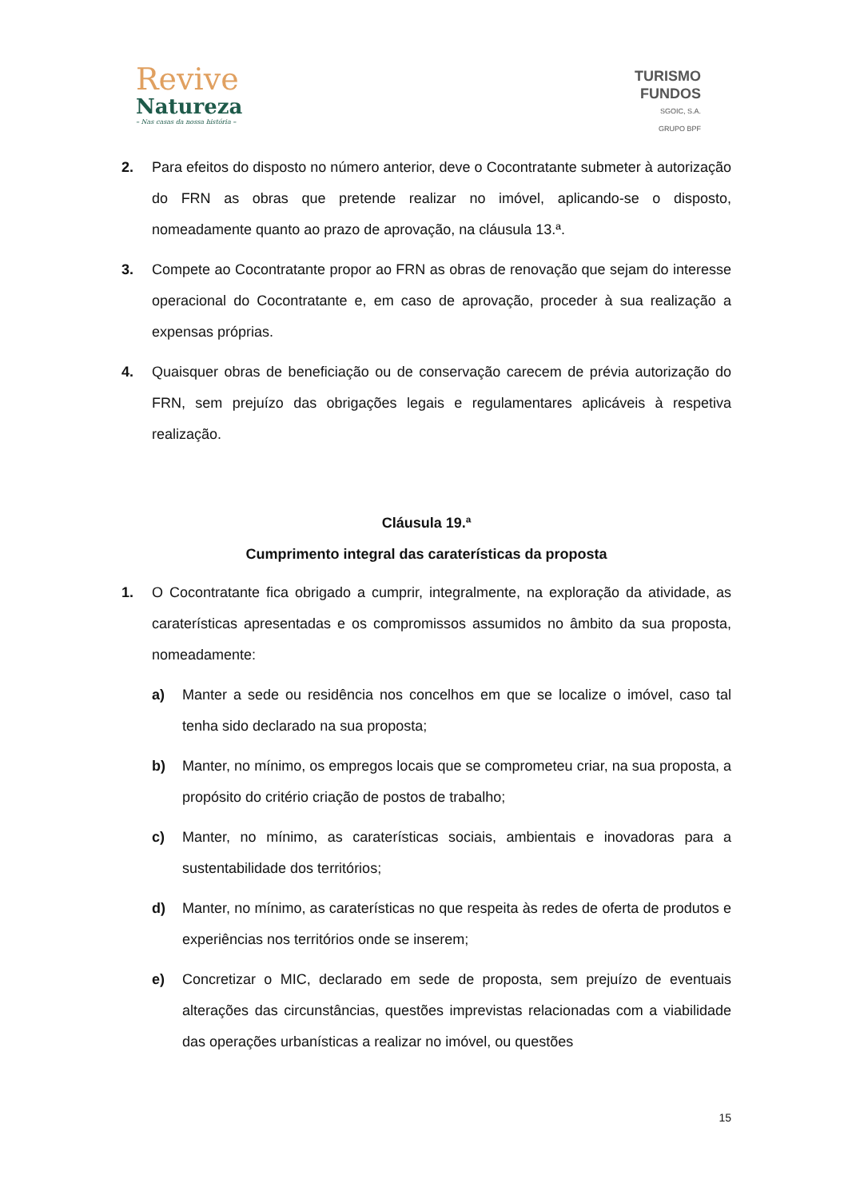Revive
Natureza
– Nas casas da nossa história –
TURISMO
FUNDOS
SGOIC, S.A.
GRUPO BPF
2. Para efeitos do disposto no número anterior, deve o Cocontratante submeter à autorização do FRN as obras que pretende realizar no imóvel, aplicando-se o disposto, nomeadamente quanto ao prazo de aprovação, na cláusula 13.ª.
3. Compete ao Cocontratante propor ao FRN as obras de renovação que sejam do interesse operacional do Cocontratante e, em caso de aprovação, proceder à sua realização a expensas próprias.
4. Quaisquer obras de beneficiação ou de conservação carecem de prévia autorização do FRN, sem prejuízo das obrigações legais e regulamentares aplicáveis à respetiva realização.
Cláusula 19.ª
Cumprimento integral das caraterísticas da proposta
1. O Cocontratante fica obrigado a cumprir, integralmente, na exploração da atividade, as caraterísticas apresentadas e os compromissos assumidos no âmbito da sua proposta, nomeadamente:
a) Manter a sede ou residência nos concelhos em que se localize o imóvel, caso tal tenha sido declarado na sua proposta;
b) Manter, no mínimo, os empregos locais que se comprometeu criar, na sua proposta, a propósito do critério criação de postos de trabalho;
c) Manter, no mínimo, as caraterísticas sociais, ambientais e inovadoras para a sustentabilidade dos territórios;
d) Manter, no mínimo, as caraterísticas no que respeita às redes de oferta de produtos e experiências nos territórios onde se inserem;
e) Concretizar o MIC, declarado em sede de proposta, sem prejuízo de eventuais alterações das circunstâncias, questões imprevistas relacionadas com a viabilidade das operações urbanísticas a realizar no imóvel, ou questões
15